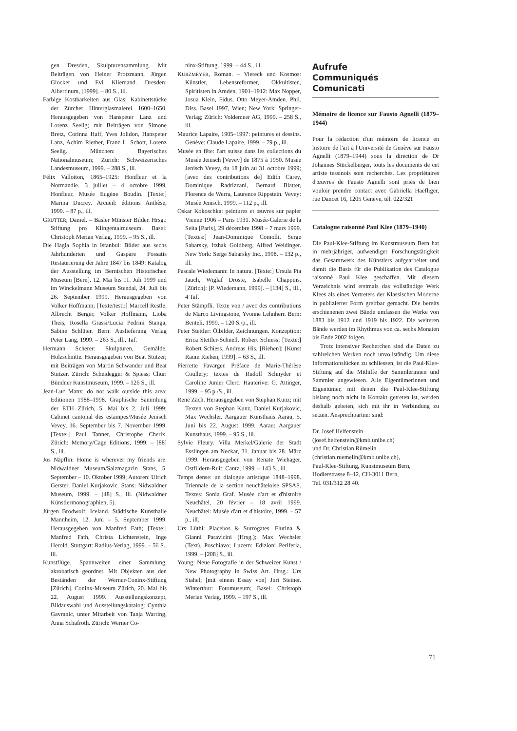gen Dresden, Skulpturensammlung. Mit Beiträgen von Heiner Protzmann, Jürgen Glocker und Evi Kliemand. Dresden: Albertinum, [1999]. – 80 S., ill.
Farbige Kostbarkeiten aus Glas: Kabinettstücke der Zürcher Hinterglasmalerei 1600–1650. Herausgegeben von Hanspeter Lanz und Lorenz Seelig; mit Beiträgen von Simone Bretz, Corinna Haff, Yves Jolidon, Hanspeter Lanz, Achim Riether, Franz L. Schott, Lorenz Seelig. München: Bayerisches Nationalmuseum; Zürich: Schweizerisches Landesmuseum, 1999. – 288 S., ill.
Félix Vallotton, 1865–1925: Honfleur et la Normandie. 3 juillet – 4 octobre 1999, Honfleur, Musée Eugène Boudin. [Texte:] Marina Ducrey. Arcueil: éditions Anthèse, 1999. – 87 p., ill.
GRÜTTER, Daniel. – Basler Münster Bilder. Hrsg.: Stiftung pro Klingentalmuseum. Basel: Christoph Merian Verlag, 1999. – 95 S., ill.
Die Hagia Sophia in Istanbul: Bilder aus sechs Jahrhunderten und Gaspare Fossatis Restaurierung der Jahre 1847 bis 1849: Katalog der Ausstellung im Bernischen Historischen Museum [Bern], 12. Mai bis 11. Juli 1999 und im Winckelmann Museum Stendal, 24. Juli bis 26. September 1999. Herausgegeben von Volker Hoffmann; [Texte/testi:] Marcell Restle, Albrecht Berger, Volker Hoffmann, Lioba Theis, Rosella Grassi/Lucia Pedrini Stanga, Sabine Schlüter. Bern: Auslieferung Verlag Peter Lang, 1999. – 263 S., ill., Taf.
Hermann Scherer: Skulpturen, Gemälde, Holzschnitte. Herausgegeben von Beat Stutzer; mit Beiträgen von Martin Schwander und Beat Stutzer. Zürich: Scheidegger & Spiess; Chur: Bündner Kunstmuseum, 1999. – 126 S., ill.
Jean-Luc Manz: do not walk outside this area: Editionen 1988–1998. Graphische Sammlung der ETH Zürich, 5. Mai bis 2. Juli 1999; Cabinet cantonal des estampes/Musée Jenisch Vevey, 16. September bis 7. November 1999. [Texte:] Paul Tanner, Christophe Cherix. Zürich: Memory/Cage Editions, 1999. – [88] S., ill.
Jos Näpflin: Home is wherever my friends are. Nidwaldner Museum/Salzmagazin Stans, 5. September – 10. Oktober 1999; Autoren: Ulrich Gerster, Daniel Kurjakovic. Stans: Nidwaldner Museum, 1999. – [48] S., ill. (Nidwaldner Künstlermonographien, 5).
Jürgen Brodwolf: Iceland. Städtische Kunsthalle Mannheim, 12. Juni – 5. September 1999. Herausgegeben von Manfred Fath; [Texte:] Manfred Fath, Christa Lichtenstein, Inge Herold. Stuttgart: Radius-Verlag, 1999. – 56 S., ill.
Kunstflüge. Spannweiten einer Sammlung, akrobatisch geordnet. Mit Objekten aus den Beständen der Werner-Coninx-Stiftung [Zürich]. Coninx-Museum Zürich, 20. Mai bis 22. August 1999. Ausstellungskonzept, Bildauswahl und Ausstellungskatalog: Cynthia Gavranic, unter Mitarbeit von Tanja Warring, Anna Schafroth. Zürich: Werner Co-
ninx-Stiftung, 1999. – 44 S., ill.
KURZMEYER, Roman. – Viereck und Kosmos: Künstler, Lebensreformer, Okkultisten, Spiritisten in Amden, 1901–1912: Max Nopper, Josua Klein, Fidus, Otto Meyer-Amden. Phil. Diss. Basel 1997, Wien; New York: Springer-Verlag; Zürich: Voldemeer AG, 1999. – 258 S., ill.
Maurice Lapaire, 1905–1997: peintures et dessins. Genève: Claude Lapaire, 1999. – 79 p., ill.
Musée en fête: l'art suisse dans les collections du Musée Jenisch [Vevey] de 1875 à 1950. Musée Jenisch Vevey, du 18 juin au 31 octobre 1999; [avec des contributions de] Edith Carey, Dominique Radrizzani, Bernard Blatter, Florence de Werra, Laurence Rippstein. Vevey: Musée Jenisch, 1999. – 112 p., ill.
Oskar Kokoschka: peintures et œuvres sur papier Vienne 1906 – Paris 1931. Musée-Galerie de la Seita [Paris], 29 décembre 1998 – 7 mars 1999. [Textes:] Jean-Dominique Comolli, Serge Sabarsky, Itzhak Goldberg, Alfred Weidinger. New York: Serge Sabarsky Inc., 1998. – 132 p., ill.
Pascale Wiedemann: In natura. [Texte:] Ursula Pia Jauch, Wiglaf Droste, Isabelle Chappuis. [Zürich]: [P. Wiedemann, 1999]. – [134] S., ill., 4 Taf.
Peter Stämpfli. Texte von / avec des contributions de Marco Livingstone, Yvonne Lehnherr. Bern: Benteli, 1999. – 120 S./p., ill.
Peter Stettler: Ölbilder, Zeichnungen. Konzeption: Erica Stettler-Schnell, Robert Schiess; [Texte:] Robert Schiess, Andreas His. [Riehen]: [Kunst Raum Riehen, 1999]. – 63 S., ill.
Pierrette Favarger. Préface de Marie-Thérèse Coullery; textes de Rudolf Schnyder et Caroline Junier Clerc. Hauterive: G. Attinger, 1999. – 95 p./S., ill.
René Zäch. Herausgegeben von Stephan Kunz; mit Texten von Stephan Kunz, Daniel Kurjakovic, Max Wechsler. Aargauer Kunsthaus Aarau, 5. Juni bis 22. August 1999. Aarau: Aargauer Kunsthaus, 1999. – 95 S., ill.
Sylvie Fleury. Villa Merkel/Galerie der Stadt Esslingen am Neckar, 31. Januar bis 28. März 1999. Herausgegeben von Renate Wiehager. Ostfildern-Ruit: Cantz, 1999. – 143 S., ill.
Temps dense: un dialogue artistique 1848–1998. Triennale de la section neuchâteloise SPSAS. Textes: Sonia Graf. Musée d'art et d'histoire Neuchâtel, 20 février – 18 avril 1999. Neuchâtel: Musée d'art et d'histoire, 1999. – 57 p., ill.
Urs Lüthi: Placebos & Surrogates. Flurina & Gianni Paravicini (Hrsg.); Max Wechsler (Text). Poschiavo; Luzern: Edizioni Periferia, 1999. – [208] S., ill.
Young: Neue Fotografie in der Schweizer Kunst / New Photography in Swiss Art. Hrsg.: Urs Stahel; [mit einem Essay von] Juri Steiner. Winterthur: Fotomuseum; Basel: Christoph Merian Verlag, 1999. – 197 S., ill.
Aufrufe
Communiqués
Comunicati
Mémoire de licence sur Fausto Agnelli (1879–1944)
Pour la rédaction d'un mémoire de licence en histoire de l'art à l'Université de Genève sur Fausto Agnelli (1879–1944) sous la direction de Dr Johannes Stückelberger, touts les documents de cet artiste tessinois sont recherchés. Les propriétaires d'œuvres de Fausto Agnelli sont priés de bien vouloir prendre contact avec Gabriella Haefliger, rue Dancet 16, 1205 Genève, tél. 022/321
Catalogue raisonné Paul Klee (1879–1940)
Die Paul-Klee-Stiftung im Kunstmuseum Bern hat in mehrjähriger, aufwendiger Forschungstätigkeit das Gesamtwerk des Künstlers aufgearbeitet und damit die Basis für die Publikation des Catalogue raisonné Paul Klee geschaffen. Mit diesem Verzeichnis wird erstmals das vollständige Werk Klees als eines Vertreters der Klassischen Moderne in publizierter Form greifbar gemacht. Die bereits erschienenen zwei Bände umfassen die Werke von 1883 bis 1912 und 1919 bis 1922. Die weiteren Bände werden im Rhythmus von ca. sechs Monaten bis Ende 2002 folgen.
Trotz intensiver Recherchen sind die Daten zu zahlreichen Werken noch unvollständig. Um diese Informationslücken zu schliessen, ist die Paul-Klee-Stiftung auf die Mithilfe der Sammlerinnen und Sammler angewiesen. Alle Eigentümerinnen und Eigentümer, mit denen die Paul-Klee-Stiftung bislang noch nicht in Kontakt getreten ist, werden deshalb gebeten, sich mit ihr in Verbindung zu setzen. Ansprechpartner sind:
Dr. Josef Helfenstein
(josef.helfenstein@kmb.unibe.ch)
und Dr. Christian Rümelin
(christian.ruemelin@kmb.unibe.ch),
Paul-Klee-Stiftung, Kunstmuseum Bern,
Hodlerstrasse 8–12, CH-3011 Bern,
Tel. 031/312 28 40.
71